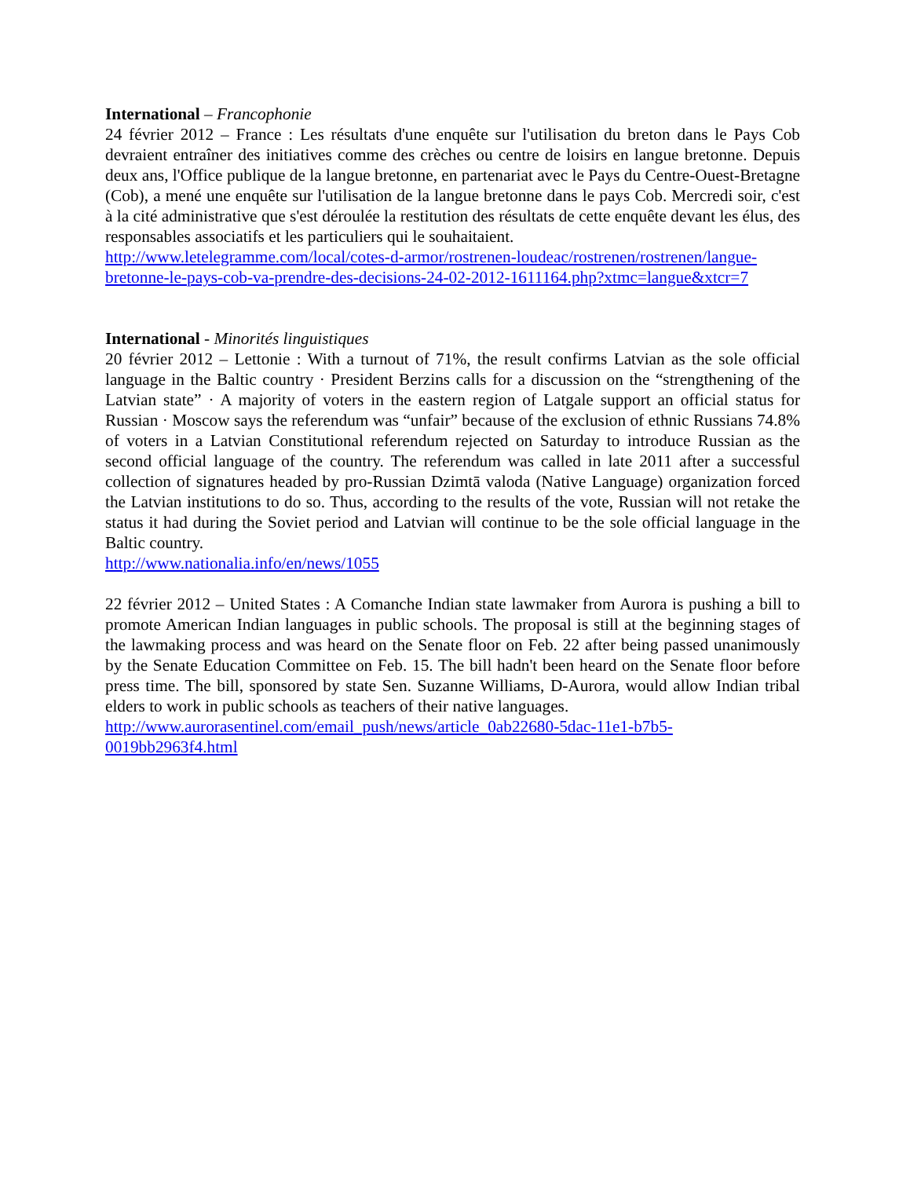International – Francophonie
24 février 2012 – France : Les résultats d'une enquête sur l'utilisation du breton dans le Pays Cob devraient entraîner des initiatives comme des crèches ou centre de loisirs en langue bretonne. Depuis deux ans, l'Office publique de la langue bretonne, en partenariat avec le Pays du Centre-Ouest-Bretagne (Cob), a mené une enquête sur l'utilisation de la langue bretonne dans le pays Cob. Mercredi soir, c'est à la cité administrative que s'est déroulée la restitution des résultats de cette enquête devant les élus, des responsables associatifs et les particuliers qui le souhaitaient.
http://www.letelegramme.com/local/cotes-d-armor/rostrenen-loudeac/rostrenen/rostrenen/langue-bretonne-le-pays-cob-va-prendre-des-decisions-24-02-2012-1611164.php?xtmc=langue&xtcr=7
International - Minorités linguistiques
20 février 2012 – Lettonie : With a turnout of 71%, the result confirms Latvian as the sole official language in the Baltic country · President Berzins calls for a discussion on the “strengthening of the Latvian state” · A majority of voters in the eastern region of Latgale support an official status for Russian · Moscow says the referendum was “unfair” because of the exclusion of ethnic Russians 74.8% of voters in a Latvian Constitutional referendum rejected on Saturday to introduce Russian as the second official language of the country. The referendum was called in late 2011 after a successful collection of signatures headed by pro-Russian Dzimtā valoda (Native Language) organization forced the Latvian institutions to do so. Thus, according to the results of the vote, Russian will not retake the status it had during the Soviet period and Latvian will continue to be the sole official language in the Baltic country.
http://www.nationalia.info/en/news/1055
22 février 2012 – United States : A Comanche Indian state lawmaker from Aurora is pushing a bill to promote American Indian languages in public schools. The proposal is still at the beginning stages of the lawmaking process and was heard on the Senate floor on Feb. 22 after being passed unanimously by the Senate Education Committee on Feb. 15. The bill hadn't been heard on the Senate floor before press time. The bill, sponsored by state Sen. Suzanne Williams, D-Aurora, would allow Indian tribal elders to work in public schools as teachers of their native languages.
http://www.aurorasentinel.com/email_push/news/article_0ab22680-5dac-11e1-b7b5-
0019bb2963f4.html